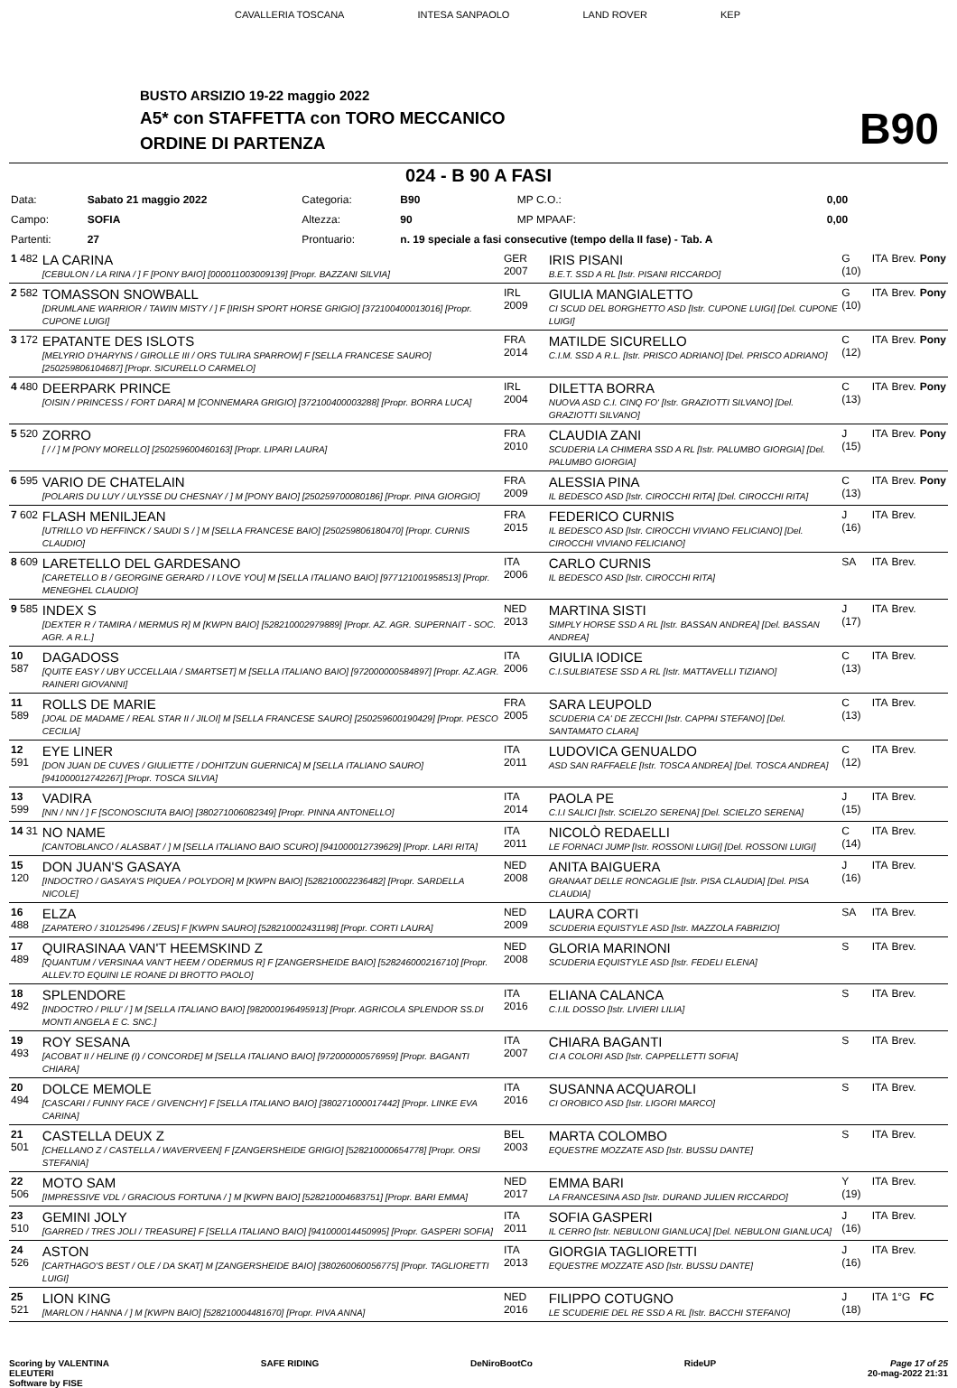CAVALLERIA TOSCANA INTESA SANPAOLO LAND ROVER KEP
BUSTO ARSIZIO 19-22 maggio 2022
A5* con STAFFETTA con TORO MECCANICO
ORDINE DI PARTENZA B90
024 - B 90 A FASI
| Data: | Sabato 21 maggio 2022 | Categoria: | B90 | MP C.O.: | 0,00 |
| Campo: | SOFIA | Altezza: | 90 | MP MPAAF: | 0,00 |
| Partenti: | 27 | Prontuario: | n. 19 speciale a fasi consecutive (tempo della II fase) - Tab. A | | |
| 1 482 | LA CARINA [CEBULON / LA RINA / ] F [PONY BAIO] [000011003009139] [Propr. BAZZANI SILVIA] | GER 2007 | IRIS PISANI B.E.T. SSD A RL [Istr. PISANI RICCARDO] | G (10) | ITA | Brev. | Pony |
| 2 582 | TOMASSON SNOWBALL [DRUMLANE WARRIOR / TAWIN MISTY / ] F [IRISH SPORT HORSE GRIGIO] [372100400013016] [Propr. CUPONE LUIGI] | IRL 2009 | GIULIA MANGIALETTO CI SCUD DEL BORGHETTO ASD [Istr. CUPONE LUIGI] [Del. CUPONE LUIGI] | G (10) | ITA | Brev. | Pony |
| 3 172 | EPATANTE DES ISLOTS [MELYRIO D'HARYNS / GIROLLE III / ORS TULIRA SPARROW] F [SELLA FRANCESE SAURO] [250259806104687] [Propr. SICURELLO CARMELO] | FRA 2014 | MATILDE SICURELLO C.I.M. SSD A R.L. [Istr. PRISCO ADRIANO] [Del. PRISCO ADRIANO] | C (12) | ITA | Brev. | Pony |
| 4 480 | DEERPARK PRINCE [OISIN / PRINCESS / FORT DARA] M [CONNEMARA GRIGIO] [372100400003288] [Propr. BORRA LUCA] | IRL 2004 | DILETTA BORRA NUOVA ASD C.I. CINQ FO' [Istr. GRAZIOTTI SILVANO] [Del. GRAZIOTTI SILVANO] | C (13) | ITA | Brev. | Pony |
| 5 520 | ZORRO [ / / ] M [PONY MORELLO] [250259600460163] [Propr. LIPARI LAURA] | FRA 2010 | CLAUDIA ZANI SCUDERIA LA CHIMERA SSD A RL [Istr. PALUMBO GIORGIA] [Del. PALUMBO GIORGIA] | J (15) | ITA | Brev. | Pony |
| 6 595 | VARIO DE CHATELAIN [POLARIS DU LUY / ULYSSE DU CHESNAY / ] M [PONY BAIO] [250259700080186] [Propr. PINA GIORGIO] | FRA 2009 | ALESSIA PINA IL BEDESCO ASD [Istr. CIROCCHI RITA] [Del. CIROCCHI RITA] | C (13) | ITA | Brev. | Pony |
| 7 602 | FLASH MENILJEAN [UTRILLO VD HEFFINCK / SAUDI S / ] M [SELLA FRANCESE BAIO] [250259806180470] [Propr. CURNIS CLAUDIO] | FRA 2015 | FEDERICO CURNIS IL BEDESCO ASD [Istr. CIROCCHI VIVIANO FELICIANO] [Del. CIROCCHI VIVIANO FELICIANO] | J (16) | ITA | Brev. | |
| 8 609 | LARETELLO DEL GARDESANO [CARETELLO B / GEORGINE GERARD / I LOVE YOU] M [SELLA ITALIANO BAIO] [977121001958513] [Propr. MENEGHEL CLAUDIO] | ITA 2006 | CARLO CURNIS IL BEDESCO ASD [Istr. CIROCCHI RITA] | SA | ITA | Brev. | |
| 9 585 | INDEX S [DEXTER R / TAMIRA / MERMUS R] M [KWPN BAIO] [528210002979889] [Propr. AZ. AGR. SUPERNAIT - SOC. AGR. A R.L.] | NED 2013 | MARTINA SISTI SIMPLY HORSE SSD A RL [Istr. BASSAN ANDREA] [Del. BASSAN ANDREA] | J (17) | ITA | Brev. | |
| 10 587 | DAGADOSS [QUITE EASY / UBY UCCELLAIA / SMARTSET] M [SELLA ITALIANO BAIO] [972000000584897] [Propr. AZ.AGR. RAINERI GIOVANNI] | ITA 2006 | GIULIA IODICE C.I.SULBIATESE SSD A RL [Istr. MATTAVELLI TIZIANO] | C (13) | ITA | Brev. | |
| 11 589 | ROLLS DE MARIE [JOAL DE MADAME / REAL STAR II / JILOI] M [SELLA FRANCESE SAURO] [250259600190429] [Propr. PESCO CECILIA] | FRA 2005 | SARA LEUPOLD SCUDERIA CA' DE ZECCHI [Istr. CAPPAI STEFANO] [Del. SANTAMATO CLARA] | C (13) | ITA | Brev. | |
| 12 591 | EYE LINER [DON JUAN DE CUVES / GIULIETTE / DOHITZUN GUERNICA] M [SELLA ITALIANO SAURO] [941000012742267] [Propr. TOSCA SILVIA] | ITA 2011 | LUDOVICA GENUALDO ASD SAN RAFFAELE [Istr. TOSCA ANDREA] [Del. TOSCA ANDREA] | C (12) | ITA | Brev. | |
| 13 599 | VADIRA [NN / NN / ] F [SCONOSCIUTA BAIO] [380271006082349] [Propr. PINNA ANTONELLO] | ITA 2014 | PAOLA PE C.I.I SALICI [Istr. SCIELZO SERENA] [Del. SCIELZO SERENA] | J (15) | ITA | Brev. | |
| 14 31 | NO NAME [CANTOBLANCO / ALASBAT / ] M [SELLA ITALIANO BAIO SCURO] [941000012739629] [Propr. LARI RITA] | ITA 2011 | NICOLÒ REDAELLI LE FORNACI JUMP [Istr. ROSSONI LUIGI] [Del. ROSSONI LUIGI] | C (14) | ITA | Brev. | |
| 15 120 | DON JUAN'S GASAYA [INDOCTRO / GASAYA'S PIQUEA / POLYDOR] M [KWPN BAIO] [528210002236482] [Propr. SARDELLA NICOLE] | NED 2008 | ANITA BAIGUERA GRANAAT DELLE RONCAGLIE [Istr. PISA CLAUDIA] [Del. PISA CLAUDIA] | J (16) | ITA | Brev. | |
| 16 488 | ELZA [ZAPATERO / 310125496 / ZEUS] F [KWPN SAURO] [528210002431198] [Propr. CORTI LAURA] | NED 2009 | LAURA CORTI SCUDERIA EQUISTYLE ASD [Istr. MAZZOLA FABRIZIO] | SA | ITA | Brev. | |
| 17 489 | QUIRASINAA VAN'T HEEMSKIND Z [QUANTUM / VERSINAA VAN'T HEEM / ODERMUS R] F [ZANGERSHEIDE BAIO] [528246000216710] [Propr. ALLEV.TO EQUINI LE ROANE DI BROTTO PAOLO] | NED 2008 | GLORIA MARINONI SCUDERIA EQUISTYLE ASD [Istr. FEDELI ELENA] | S | ITA | Brev. | |
| 18 492 | SPLENDORE [INDOCTRO / PILU' / ] M [SELLA ITALIANO BAIO] [982000196495913] [Propr. AGRICOLA SPLENDOR SS.DI MONTI ANGELA E C. SNC.] | ITA 2016 | ELIANA CALANCA C.I.IL DOSSO [Istr. LIVIERI LILIA] | S | ITA | Brev. | |
| 19 493 | ROY SESANA [ACOBAT II / HELINE (I) / CONCORDE] M [SELLA ITALIANO BAIO] [972000000576959] [Propr. BAGANTI CHIARA] | ITA 2007 | CHIARA BAGANTI CI A COLORI ASD [Istr. CAPPELLETTI SOFIA] | S | ITA | Brev. | |
| 20 494 | DOLCE MEMOLE [CASCARI / FUNNY FACE / GIVENCHY] F [SELLA ITALIANO BAIO] [380271000017442] [Propr. LINKE EVA CARINA] | ITA 2016 | SUSANNA ACQUAROLI CI OROBICO ASD [Istr. LIGORI MARCO] | S | ITA | Brev. | |
| 21 501 | CASTELLA DEUX Z [CHELLANO Z / CASTELLA / WAVERVEEN] F [ZANGERSHEIDE GRIGIO] [528210000654778] [Propr. ORSI STEFANIA] | BEL 2003 | MARTA COLOMBO EQUESTRE MOZZATE ASD [Istr. BUSSU DANTE] | S | ITA | Brev. | |
| 22 506 | MOTO SAM [IMPRESSIVE VDL / GRACIOUS FORTUNA / ] M [KWPN BAIO] [528210004683751] [Propr. BARI EMMA] | NED 2017 | EMMA BARI LA FRANCESINA ASD [Istr. DURAND JULIEN RICCARDO] | Y (19) | ITA | Brev. | |
| 23 510 | GEMINI JOLY [GARRED / TRES JOLI / TREASURE] F [SELLA ITALIANO BAIO] [941000014450995] [Propr. GASPERI SOFIA] | ITA 2011 | SOFIA GASPERI IL CERRO [Istr. NEBULONI GIANLUCA] [Del. NEBULONI GIANLUCA] | J (16) | ITA | Brev. | |
| 24 526 | ASTON [CARTHAGO'S BEST / OLE / DA SKAT] M [ZANGERSHEIDE BAIO] [380260060056775] [Propr. TAGLIORETTI LUIGI] | ITA 2013 | GIORGIA TAGLIORETTI EQUESTRE MOZZATE ASD [Istr. BUSSU DANTE] | J (16) | ITA | Brev. | |
| 25 521 | LION KING [MARLON / HANNA / ] M [KWPN BAIO] [528210004481670] [Propr. PIVA ANNA] | NED 2016 | FILIPPO COTUGNO LE SCUDERIE DEL RE SSD A RL [Istr. BACCHI STEFANO] | J (18) | ITA | 1°G | FC |
Scoring by VALENTINA
ELEUTERI
Software by FISE SAFE RIDING DeNiroBootCo RideUP Page 17 of 25
20-mag-2022 21:31